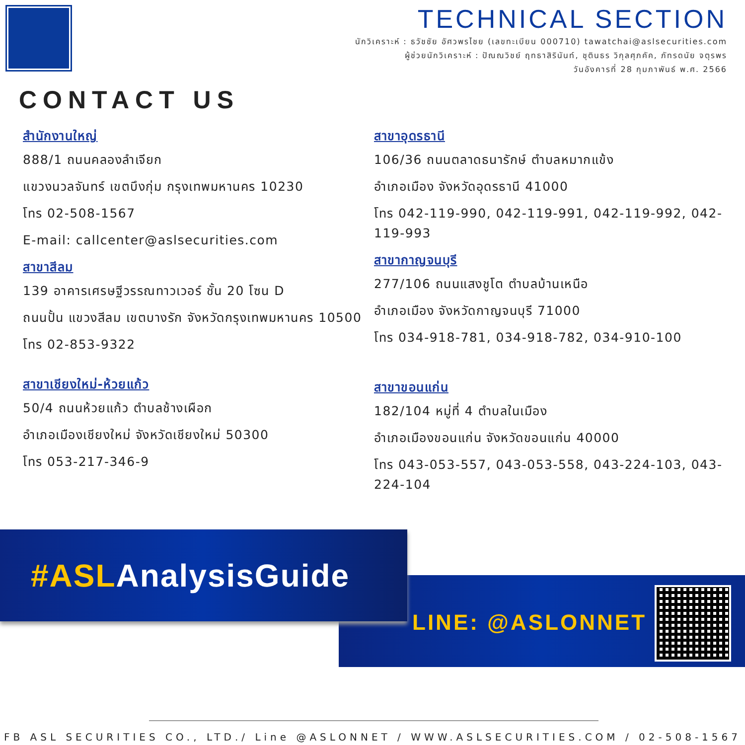TECHNICAL SECTION
นักวิเคราะห์ : ธวัชชัย อัศวพรไชย (เลขทะเบียน 000710) tawatchai@aslsecurities.com
ผู้ช่วยนักวิเคราะห์ : ปัณณวิชย์ ฤทธาสิรินันท์, ชุตินธร วิกุลศุภคัค, ภัทรดนัย จตุรพร
วันอังคารที่ 28 กุมภาพันธ์ พ.ศ. 2566
CONTACT US
สำนักงานใหญ่
888/1 ถนนคลองลำเจียก
แขวงนวลจันทร์ เขตบึงกุ่ม กรุงเทพมหานคร 10230
โทร 02-508-1567
E-mail: callcenter@aslsecurities.com
สาขาสีลม
139 อาคารเศรษฐีวรรณทาวเวอร์ ชั้น 20 โซน D
ถนนปั้น แขวงสีลม เขตบางรัก จังหวัดกรุงเทพมหานคร 10500
โทร 02-853-9322
สาขาเชียงใหม่-ห้วยแก้ว
50/4 ถนนห้วยแก้ว ตำบลช้างเผือก
อำเภอเมืองเชียงใหม่ จังหวัดเชียงใหม่ 50300
โทร 053-217-346-9
สาขาอุดรธานี
106/36 ถนนตลาดธนารักษ์ ตำบลหมากแข้ง
อำเภอเมือง จังหวัดอุดรธานี 41000
โทร 042-119-990, 042-119-991, 042-119-992, 042-119-993
สาขากาญจนบุรี
277/106 ถนนแสงชูโต ตำบลบ้านเหนือ
อำเภอเมือง จังหวัดกาญจนบุรี 71000
โทร 034-918-781, 034-918-782, 034-910-100
สาขาขอนแก่น
182/104 หมู่ที่ 4 ตำบลในเมือง
อำเภอเมืองขอนแก่น จังหวัดขอนแก่น 40000
โทร 043-053-557, 043-053-558, 043-224-103, 043-224-104
#ASLAnalysisGuide
LINE: @ASLONNET
FB ASL SECURITIES CO., LTD./ Line @ASLONNET / WWW.ASLSECURITIES.COM / 02-508-1567